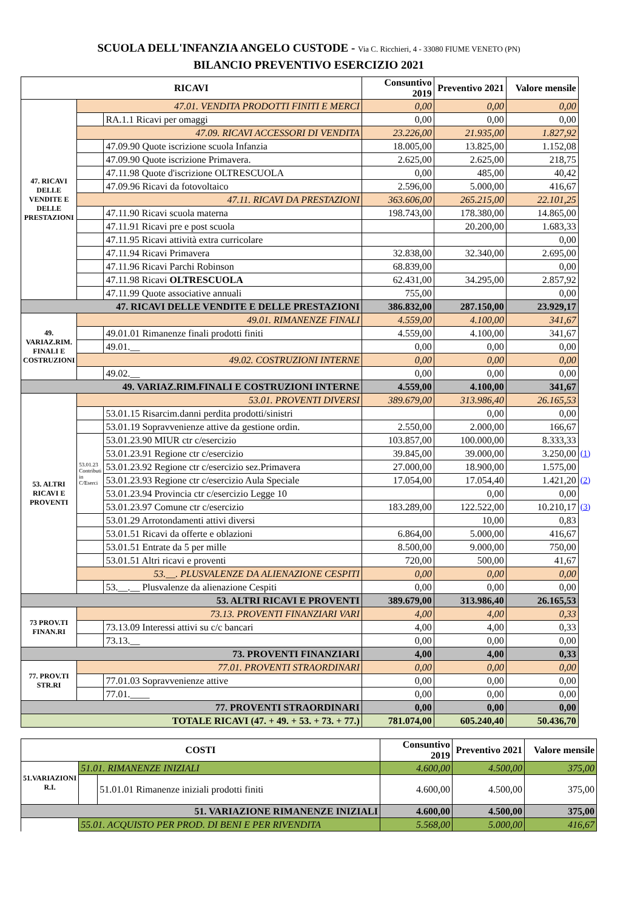SCUOLA DELL'INFANZIA ANGELO CUSTODE - Via C. Ricchieri, 4 - 33080 FIUME VENETO (PN)
BILANCIO PREVENTIVO ESERCIZIO 2021
| RICAVI | | | Consuntivo 2019 | Preventivo 2021 | Valore mensile | |
| --- | --- | --- | --- | --- | --- | --- |
| 47. RICAVI DELLE VENDITE E DELLE PRESTAZIONI | 47.01. VENDITA PRODOTTI FINITI E MERCI | | 0,00 | 0,00 | 0,00 | |
| | | RA.1.1 Ricavi per omaggi | 0,00 | 0,00 | 0,00 | |
| | 47.09. RICAVI ACCESSORI DI VENDITA | | 23.226,00 | 21.935,00 | 1.827,92 | |
| | | 47.09.90 Quote iscrizione scuola Infanzia | 18.005,00 | 13.825,00 | 1.152,08 | |
| | | 47.09.90 Quote iscrizione Primavera. | 2.625,00 | 2.625,00 | 218,75 | |
| | | 47.11.98 Quote d'iscrizione OLTRESCUOLA | 0,00 | 485,00 | 40,42 | |
| | | 47.09.96 Ricavi da fotovoltaico | 2.596,00 | 5.000,00 | 416,67 | |
| | 47.11. RICAVI DA PRESTAZIONI | | 363.606,00 | 265.215,00 | 22.101,25 | |
| | | 47.11.90 Ricavi scuola materna | 198.743,00 | 178.380,00 | 14.865,00 | |
| | | 47.11.91 Ricavi pre e post scuola | | 20.200,00 | 1.683,33 | |
| | | 47.11.95 Ricavi attività extra curricolare | | | 0,00 | |
| | | 47.11.94 Ricavi Primavera | 32.838,00 | 32.340,00 | 2.695,00 | |
| | | 47.11.96 Ricavi Parchi Robinson | 68.839,00 | | 0,00 | |
| | | 47.11.98 Ricavi OLTRESCUOLA | 62.431,00 | 34.295,00 | 2.857,92 | |
| | | 47.11.99 Quote associative annuali | 755,00 | | 0,00 | |
| 47. RICAVI DELLE VENDITE E DELLE PRESTAZIONI | | | 386.832,00 | 287.150,00 | 23.929,17 | |
| 49. VARIAZ.RIM. FINALI E COSTRUZIONI | 49.01. RIMANENZE FINALI | | 4.559,00 | 4.100,00 | 341,67 | |
| | | 49.01.01 Rimanenze finali prodotti finiti | 4.559,00 | 4.100,00 | 341,67 | |
| | | 49.01.__ | 0,00 | 0,00 | 0,00 | |
| | 49.02. COSTRUZIONI INTERNE | | 0,00 | 0,00 | 0,00 | |
| | | 49.02.__ | 0,00 | 0,00 | 0,00 | |
| 49. VARIAZ.RIM.FINALI E COSTRUZIONI INTERNE | | | 4.559,00 | 4.100,00 | 341,67 | |
| 53. ALTRI RICAVI E PROVENTI | 53.01. PROVENTI DIVERSI | | 389.679,00 | 313.986,40 | 26.165,53 | |
| | | 53.01.15 Risarcim.danni perdita prodotti/sinistri | | 0,00 | 0,00 | |
| | | 53.01.19 Sopravvenienze attive da gestione ordin. | 2.550,00 | 2.000,00 | 166,67 | |
| | 53.01.23 Contributi in C/Eserci | 53.01.23.90 MIUR ctr c/esercizio | 103.857,00 | 100.000,00 | 8.333,33 | |
| | | 53.01.23.91 Regione ctr c/esercizio | 39.845,00 | 39.000,00 | 3.250,00 | (1) |
| | | 53.01.23.92 Regione ctr c/esercizio sez.Primavera | 27.000,00 | 18.900,00 | 1.575,00 | |
| | | 53.01.23.93 Regione ctr c/esercizio Aula Speciale | 17.054,00 | 17.054,40 | 1.421,20 | (2) |
| | | 53.01.23.94 Provincia ctr c/esercizio Legge 10 | | 0,00 | 0,00 | |
| | | 53.01.23.97 Comune ctr c/esercizio | 183.289,00 | 122.522,00 | 10.210,17 | (3) |
| | | 53.01.29 Arrotondamenti attivi diversi | | 10,00 | 0,83 | |
| | | 53.01.51 Ricavi da offerte e oblazioni | 6.864,00 | 5.000,00 | 416,67 | |
| | | 53.01.51 Entrate da 5 per mille | 8.500,00 | 9.000,00 | 750,00 | |
| | | 53.01.51 Altri ricavi e proventi | 720,00 | 500,00 | 41,67 | |
| | 53.__. PLUSVALENZE DA ALIENAZIONE CESPITI | | 0,00 | 0,00 | 0,00 | |
| | | 53.__.__ Plusvalenze da alienazione Cespiti | 0,00 | 0,00 | 0,00 | |
| 53. ALTRI RICAVI E PROVENTI | | | 389.679,00 | 313.986,40 | 26.165,53 | |
| 73 PROV.TI FINAN.RI | 73.13. PROVENTI FINANZIARI VARI | | 4,00 | 4,00 | 0,33 | |
| | | 73.13.09 Interessi attivi su c/c bancari | 4,00 | 4,00 | 0,33 | |
| | | 73.13.__ | 0,00 | 0,00 | 0,00 | |
| 73. PROVENTI FINANZIARI | | | 4,00 | 4,00 | 0,33 | |
| 77. PROV.TI STR.RI | 77.01. PROVENTI STRAORDINARI | | 0,00 | 0,00 | 0,00 | |
| | | 77.01.03 Sopravvenienze attive | 0,00 | 0,00 | 0,00 | |
| | | 77.01.____ | 0,00 | 0,00 | 0,00 | |
| 77. PROVENTI STRAORDINARI | | | 0,00 | 0,00 | 0,00 | |
| TOTALE RICAVI (47. + 49. + 53. + 73. + 77.) | | | 781.074,00 | 605.240,40 | 50.436,70 | |
| COSTI | | | Consuntivo 2019 | Preventivo 2021 | Valore mensile |
| --- | --- | --- | --- | --- | --- |
| 51.VARIAZIONI R.I. | 51.01. RIMANENZE INIZIALI | | 4.600,00 | 4.500,00 | 375,00 |
| | | 51.01.01 Rimanenze iniziali prodotti finiti | 4.600,00 | 4.500,00 | 375,00 |
| 51. VARIAZIONE RIMANENZE INIZIALI | | | 4.600,00 | 4.500,00 | 375,00 |
| | 55.01. ACQUISTO PER PROD. DI BENI E PER RIVENDITA | | 5.568,00 | 5.000,00 | 416,67 |